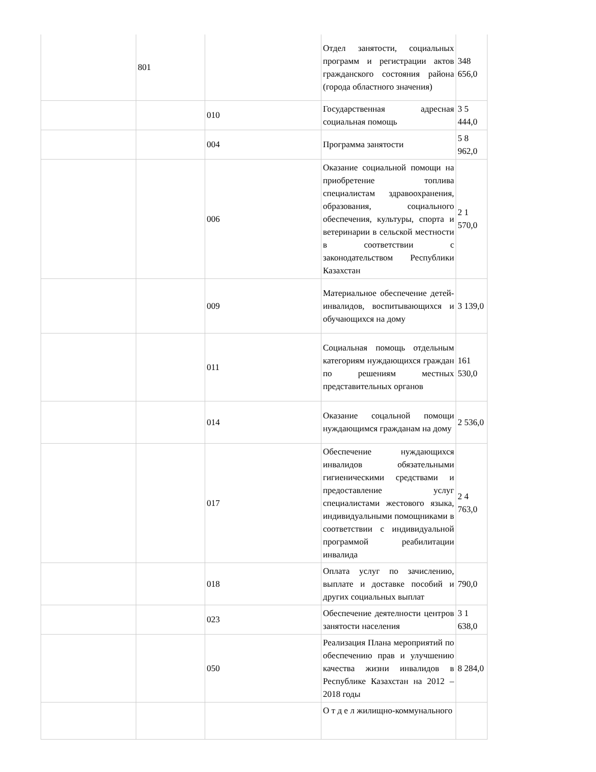| | 801 | | Отдел занятости, социальных программ и регистрации актов гражданского состояния района (города областного значения) | 348 656,0 |
| | | 010 | Государственная адресная социальная помощь | 3 5 444,0 |
| | | 004 | Программа занятости | 5 8 962,0 |
| | | 006 | Оказание социальной помощи на приобретение топлива специалистам здравоохранения, образования, социального обеспечения, культуры, спорта и ветеринарии в сельской местности в соответствии с законодательством Республики Казахстан | 2 1 570,0 |
| | | 009 | Материальное обеспечение детей-инвалидов, воспитывающихся и обучающихся на дому | 3 139,0 |
| | | 011 | Социальная помощь отдельным категориям нуждающихся граждан по решениям местных представительных органов | 161 530,0 |
| | | 014 | Оказание соцальной помощи нуждающимся гражданам на дому | 2 536,0 |
| | | 017 | Обеспечение нуждающихся инвалидов обязательными гигиеническими средствами и предоставление услуг специалистами жестового языка, индивидуальными помощниками в соответствии с индивидуальной программой реабилитации инвалида | 2 4 763,0 |
| | | 018 | Оплата услуг по зачислению, выплате и доставке пособий и других социальных выплат | 790,0 |
| | | 023 | Обеспечение деятелности центров занятости населения | 3 1 638,0 |
| | | 050 | Реализация Плана мероприятий по обеспечению прав и улучшению качества жизни инвалидов в Республике Казахстан на 2012 – 2018 годы | 8 284,0 |
| | | | О т д е л жилищно-коммунального | |